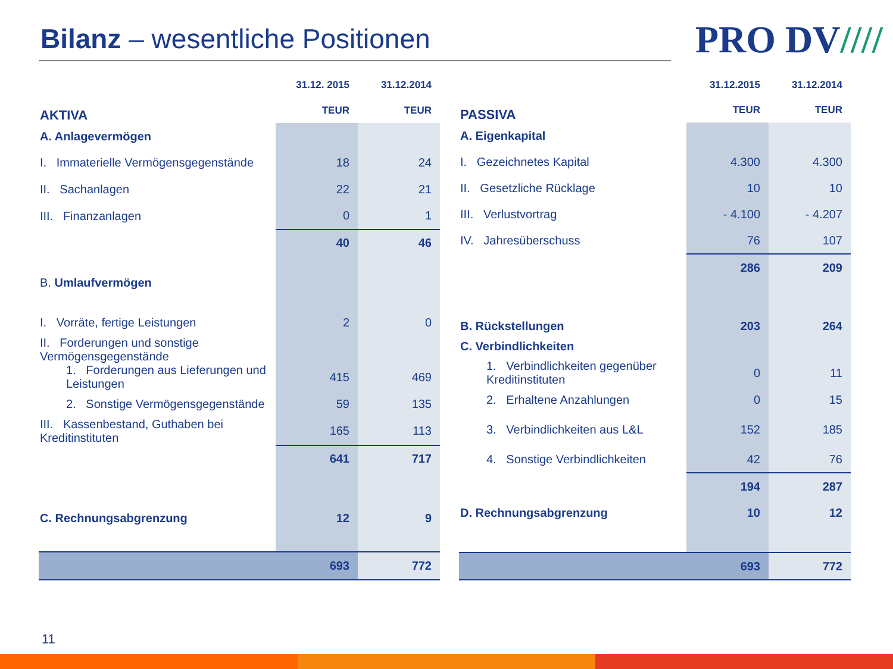Bilanz – wesentliche Positionen
PRO DV////
| AKTIVA | 31.12. 2015 | 31.12.2014 |
| --- | --- | --- |
| | TEUR | TEUR |
| A. Anlagevermögen | | |
| I. Immaterielle Vermögensgegenstände | 18 | 24 |
| II. Sachanlagen | 22 | 21 |
| III. Finanzanlagen | 0 | 1 |
| | 40 | 46 |
| B. Umlaufvermögen | | |
| I. Vorräte, fertige Leistungen | 2 | 0 |
| II. Forderungen und sonstige Vermögensgegenstände | | |
| 1. Forderungen aus Lieferungen und Leistungen | 415 | 469 |
| 2. Sonstige Vermögensgegenstände | 59 | 135 |
| III. Kassenbestand, Guthaben bei Kreditinstituten | 165 | 113 |
| | 641 | 717 |
| C. Rechnungsabgrenzung | 12 | 9 |
| | 693 | 772 |
| PASSIVA | 31.12.2015 | 31.12.2014 |
| --- | --- | --- |
| | TEUR | TEUR |
| A. Eigenkapital | | |
| I. Gezeichnetes Kapital | 4.300 | 4.300 |
| II. Gesetzliche Rücklage | 10 | 10 |
| III. Verlustvortrag | - 4.100 | - 4.207 |
| IV. Jahresüberschuss | 76 | 107 |
| | 286 | 209 |
| B. Rückstellungen | 203 | 264 |
| C. Verbindlichkeiten | | |
| 1. Verbindlichkeiten gegenüber Kreditinstituten | 0 | 11 |
| 2. Erhaltene Anzahlungen | 0 | 15 |
| 3. Verbindlichkeiten aus L&L | 152 | 185 |
| 4. Sonstige Verbindlichkeiten | 42 | 76 |
| | 194 | 287 |
| D. Rechnungsabgrenzung | 10 | 12 |
| | 693 | 772 |
11